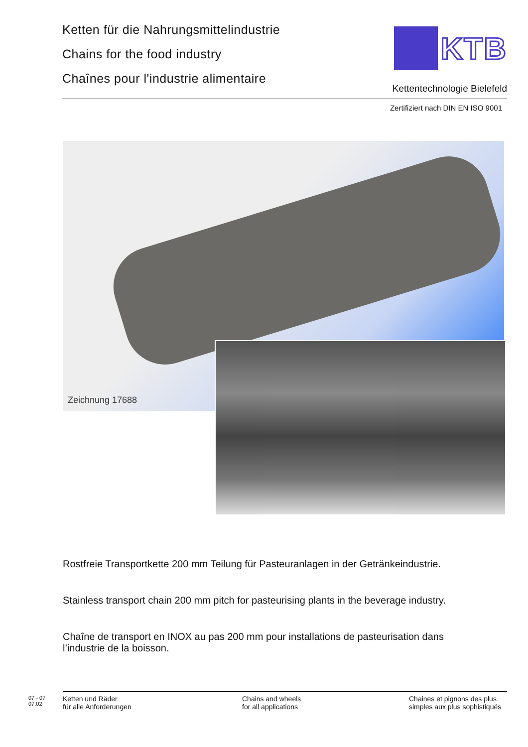Ketten für die Nahrungsmittelindustrie
Chains for the food industry
Chaînes pour l'industrie alimentaire
KTB
Kettentechnologie Bielefeld
Zertifiziert nach DIN EN ISO 9001
Zeichnung 17688
Rostfreie Transportkette 200 mm Teilung für Pasteuranlagen in der Getränkeindustrie.
Stainless transport chain 200 mm pitch for pasteurising plants in the beverage industry.
Chaîne de transport en INOX au pas 200 mm pour installations de pasteurisation dans l’industrie de la boisson.
07 - 07
07.02
Ketten und Räder
für alle Anforderungen
Chains and wheels
for all applications
Chaines et pignons des plus
simples aux plus sophistiqués